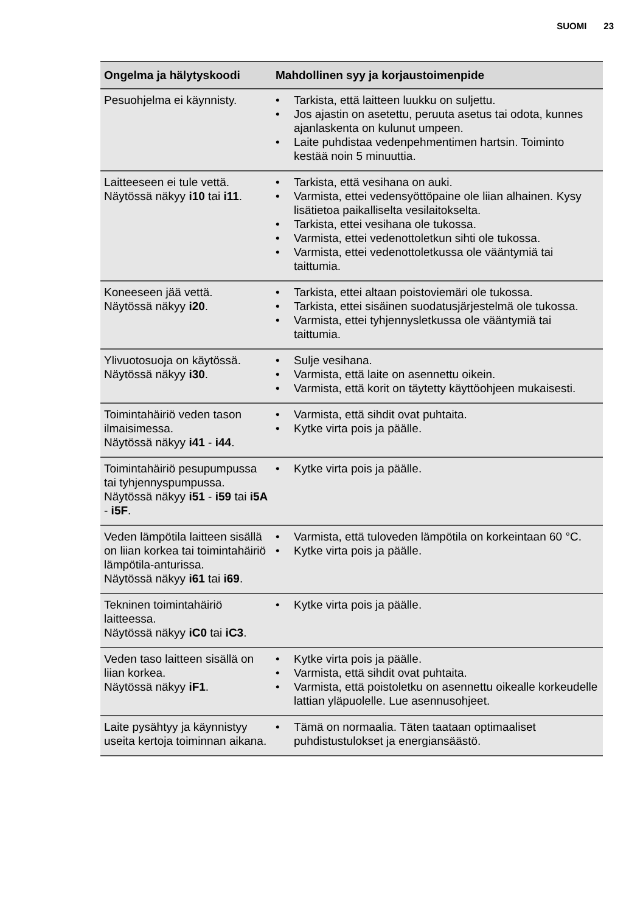SUOMI 23
| Ongelma ja hälytyskoodi | Mahdollinen syy ja korjaustoimenpide |
| --- | --- |
| Pesuohjelma ei käynnisty. | • Tarkista, että laitteen luukku on suljettu. • Jos ajastin on asetettu, peruuta asetus tai odota, kunnes ajanlaskenta on kulunut umpeen. • Laite puhdistaa vedenpehmentimen hartsin. Toiminto kestää noin 5 minuuttia. |
| Laitteeseen ei tule vettä. Näytössä näkyy i10 tai i11 . | • Tarkista, että vesihana on auki. • Varmista, ettei vedensyöttöpaine ole liian alhainen. Kysy lisätietoa paikalliselta vesilaitokselta. • Tarkista, ettei vesihana ole tukossa. • Varmista, ettei vedenottoletkun sihti ole tukossa. • Varmista, ettei vedenottoletkussa ole vääntymiä tai taittumia. |
| Koneeseen jää vettä. Näytössä näkyy i20 . | • Tarkista, ettei altaan poistoviemäri ole tukossa. • Tarkista, ettei sisäinen suodatusjärjestelmä ole tukossa. • Varmista, ettei tyhjennysletkussa ole vääntymiä tai taittumia. |
| Ylivuotosuoja on käytössä. Näytössä näkyy i30 . | • Sulje vesihana. • Varmista, että laite on asennettu oikein. • Varmista, että korit on täytetty käyttöohjeen mukaisesti. |
| Toimintahäiriö veden tason ilmaisimessa. Näytössä näkyy i41 - i44 . | • Varmista, että sihdit ovat puhtaita. • Kytke virta pois ja päälle. |
| Toimintahäiriö pesupumpussa tai tyhjennyspumpussa. Näytössä näkyy i51 - i59 tai i5A - i5F . | • Kytke virta pois ja päälle. |
| Veden lämpötila laitteen sisällä on liian korkea tai toimintahäiriö lämpötila-anturissa. Näytössä näkyy i61 tai i69 . | • Varmista, että tuloveden lämpötila on korkeintaan 60 °C. • Kytke virta pois ja päälle. |
| Tekninen toimintahäiriö laitteessa. Näytössä näkyy iC0 tai iC3 . | • Kytke virta pois ja päälle. |
| Veden taso laitteen sisällä on liian korkea. Näytössä näkyy iF1 . | • Kytke virta pois ja päälle. • Varmista, että sihdit ovat puhtaita. • Varmista, että poistoletku on asennettu oikealle korkeudelle lattian yläpuolelle. Lue asennusohjeet. |
| Laite pysähtyy ja käynnistyy useita kertoja toiminnan aikana. | • Tämä on normaalia. Täten taataan optimaaliset puhdistustulokset ja energiansäästö. |